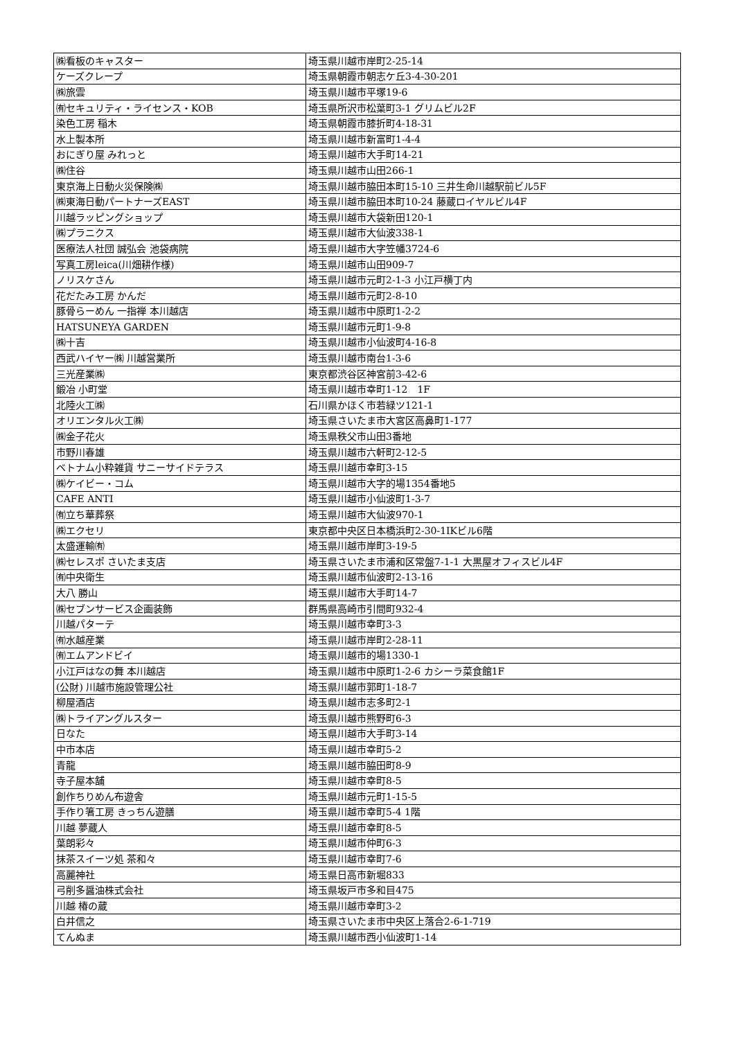| ㈱看板のキャスター | 埼玉県川越市岸町2-25-14 |
| ケーズクレープ | 埼玉県朝霞市朝志ケ丘3-4-30-201 |
| ㈱旅雲 | 埼玉県川越市平塚19-6 |
| ㈲セキュリティ・ライセンス・KOB | 埼玉県所沢市松葉町3-1 グリムビル2F |
| 染色工房 稲木 | 埼玉県朝霞市膝折町4-18-31 |
| 水上製本所 | 埼玉県川越市新富町1-4-4 |
| おにぎり屋 みれっと | 埼玉県川越市大手町14-21 |
| ㈱住谷 | 埼玉県川越市山田266-1 |
| 東京海上日動火災保険㈱ | 埼玉県川越市脇田本町15-10 三井生命川越駅前ビル5F |
| ㈱東海日動パートナーズEAST | 埼玉県川越市脇田本町10-24 藤蔵ロイヤルビル4F |
| 川越ラッピングショップ | 埼玉県川越市大袋新田120-1 |
| ㈱プラニクス | 埼玉県川越市大仙波338-1 |
| 医療法人社団 誠弘会 池袋病院 | 埼玉県川越市大字笠幡3724-6 |
| 写真工房leica(川畑耕作様) | 埼玉県川越市山田909-7 |
| ノリスケさん | 埼玉県川越市元町2-1-3 小江戸横丁内 |
| 花だたみ工房 かんだ | 埼玉県川越市元町2-8-10 |
| 豚骨らーめん 一指禅 本川越店 | 埼玉県川越市中原町1-2-2 |
| HATSUNEYA GARDEN | 埼玉県川越市元町1-9-8 |
| ㈱十吉 | 埼玉県川越市小仙波町4-16-8 |
| 西武ハイヤー㈱ 川越営業所 | 埼玉県川越市南台1-3-6 |
| 三光産業㈱ | 東京都渋谷区神宮前3-42-6 |
| 鍛冶 小町堂 | 埼玉県川越市幸町1-12 1F |
| 北陸火工㈱ | 石川県かほく市若緑ツ121-1 |
| オリエンタル火工㈱ | 埼玉県さいたま市大宮区高鼻町1-177 |
| ㈱金子花火 | 埼玉県秩父市山田3番地 |
| 市野川春雄 | 埼玉県川越市六軒町2-12-5 |
| ベトナム小粋雑貨 サニーサイドテラス | 埼玉県川越市幸町3-15 |
| ㈱ケイビー・コム | 埼玉県川越市大字的場1354番地5 |
| CAFE ANTI | 埼玉県川越市小仙波町1-3-7 |
| ㈲立ち華葬祭 | 埼玉県川越市大仙波970-1 |
| ㈱エクセリ | 東京都中央区日本橋浜町2-30-1IKビル6階 |
| 太盛運輸㈲ | 埼玉県川越市岸町3-19-5 |
| ㈱セレスポ さいたま支店 | 埼玉県さいたま市浦和区常盤7-1-1 大黒屋オフィスビル4F |
| ㈲中央衛生 | 埼玉県川越市仙波町2-13-16 |
| 大八 勝山 | 埼玉県川越市大手町14-7 |
| ㈱セブンサービス企画装飾 | 群馬県高崎市引間町932-4 |
| 川越パターテ | 埼玉県川越市幸町3-3 |
| ㈲水越産業 | 埼玉県川越市岸町2-28-11 |
| ㈲エムアンドビイ | 埼玉県川越市的場1330-1 |
| 小江戸はなの舞 本川越店 | 埼玉県川越市中原町1-2-6 カシーラ菜食館1F |
| (公財) 川越市施設管理公社 | 埼玉県川越市郭町1-18-7 |
| 柳屋酒店 | 埼玉県川越市志多町2-1 |
| ㈱トライアングルスター | 埼玉県川越市熊野町6-3 |
| 日なた | 埼玉県川越市大手町3-14 |
| 中市本店 | 埼玉県川越市幸町5-2 |
| 青龍 | 埼玉県川越市脇田町8-9 |
| 寺子屋本舗 | 埼玉県川越市幸町8-5 |
| 創作ちりめん布遊舎 | 埼玉県川越市元町1-15-5 |
| 手作り箸工房 きっちん遊膳 | 埼玉県川越市幸町5-4 1階 |
| 川越 夢蔵人 | 埼玉県川越市幸町8-5 |
| 葉朗彩々 | 埼玉県川越市仲町6-3 |
| 抹茶スイーツ処 茶和々 | 埼玉県川越市幸町7-6 |
| 高麗神社 | 埼玉県日高市新堀833 |
| 弓削多醤油株式会社 | 埼玉県坂戸市多和目475 |
| 川越 椿の蔵 | 埼玉県川越市幸町3-2 |
| 白井信之 | 埼玉県さいたま市中央区上落合2-6-1-719 |
| てんぬま | 埼玉県川越市西小仙波町1-14 |